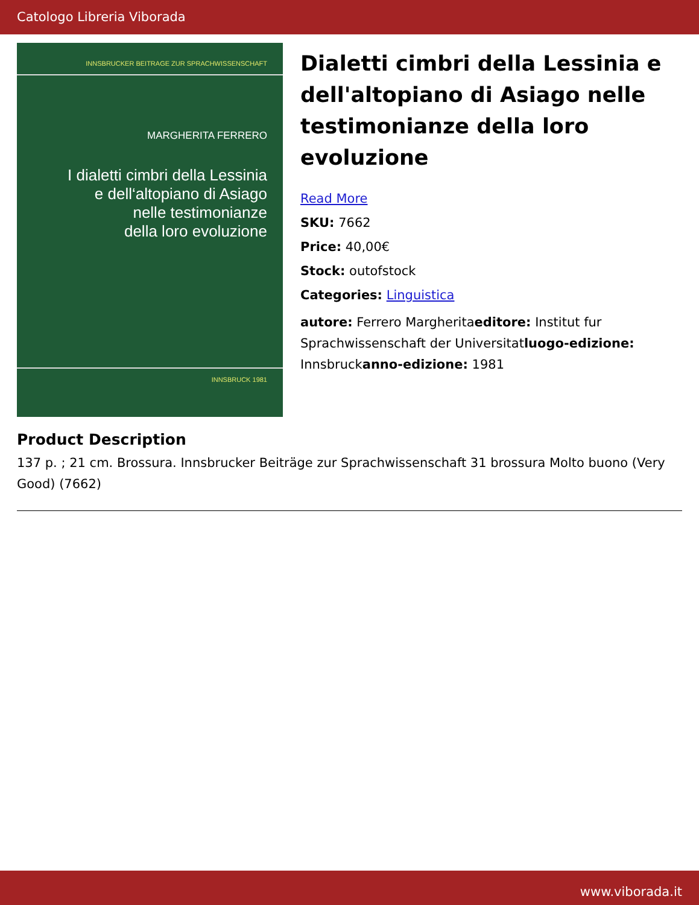Catologo Libreria Viborada
INNSBRUCKER BEITRAGE ZUR SPRACHWISSENSCHAFT
MARGHERITA FERRERO
I dialetti cimbri della Lessinia
e dell‘altopiano di Asiago
nelle testimonianze
della loro evoluzione
INNSBRUCK 1981
Dialetti cimbri della Lessinia e dell'altopiano di Asiago nelle testimonianze della loro evoluzione
Read More
SKU: 7662
Price: 40,00€
Stock: outofstock
Categories: Linguistica
autore: Ferrero Margheritaeditore: Institut fur Sprachwissenschaft der Universitatluogo-edizione: Innsbruckanno-edizione: 1981
Product Description
137 p. ; 21 cm. Brossura. Innsbrucker Beiträge zur Sprachwissenschaft 31 brossura Molto buono (Very Good) (7662)
www.viborada.it